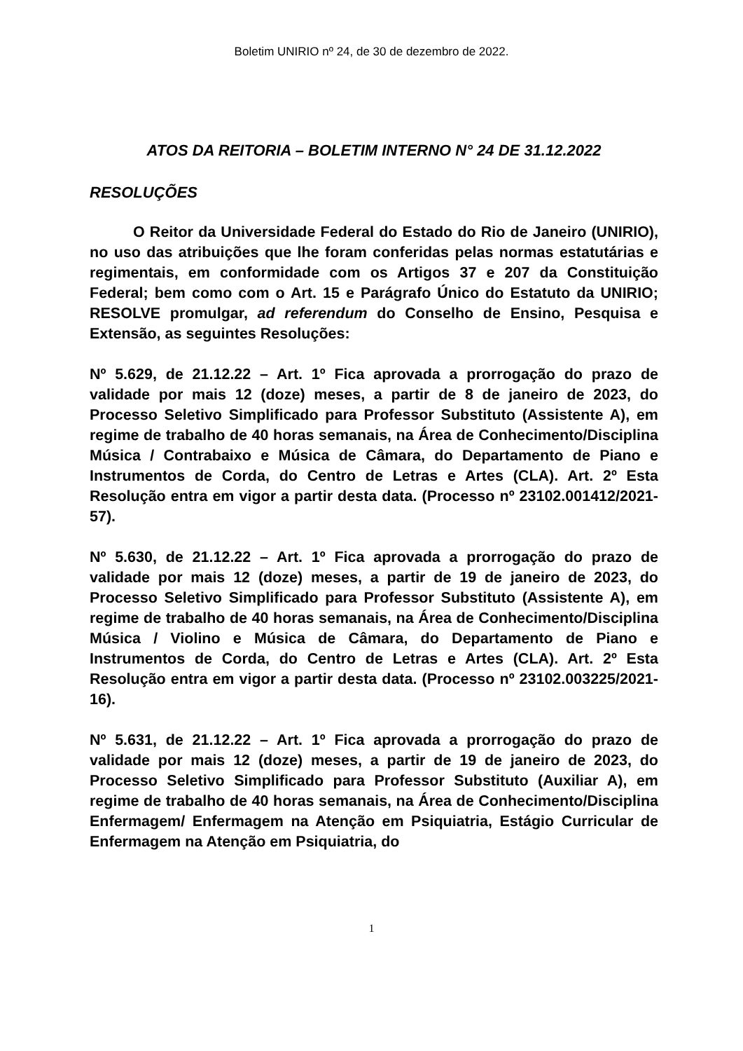Boletim UNIRIO nº 24, de 30 de dezembro de 2022.
ATOS DA REITORIA – BOLETIM INTERNO N° 24 DE 31.12.2022
RESOLUÇÕES
O Reitor da Universidade Federal do Estado do Rio de Janeiro (UNIRIO), no uso das atribuições que lhe foram conferidas pelas normas estatutárias e regimentais, em conformidade com os Artigos 37 e 207 da Constituição Federal; bem como com o Art. 15 e Parágrafo Único do Estatuto da UNIRIO; RESOLVE promulgar, ad referendum do Conselho de Ensino, Pesquisa e Extensão, as seguintes Resoluções:
Nº 5.629, de 21.12.22 – Art. 1º Fica aprovada a prorrogação do prazo de validade por mais 12 (doze) meses, a partir de 8 de janeiro de 2023, do Processo Seletivo Simplificado para Professor Substituto (Assistente A), em regime de trabalho de 40 horas semanais, na Área de Conhecimento/Disciplina Música / Contrabaixo e Música de Câmara, do Departamento de Piano e Instrumentos de Corda, do Centro de Letras e Artes (CLA). Art. 2º Esta Resolução entra em vigor a partir desta data. (Processo nº 23102.001412/2021-57).
Nº 5.630, de 21.12.22 – Art. 1º Fica aprovada a prorrogação do prazo de validade por mais 12 (doze) meses, a partir de 19 de janeiro de 2023, do Processo Seletivo Simplificado para Professor Substituto (Assistente A), em regime de trabalho de 40 horas semanais, na Área de Conhecimento/Disciplina Música / Violino e Música de Câmara, do Departamento de Piano e Instrumentos de Corda, do Centro de Letras e Artes (CLA). Art. 2º Esta Resolução entra em vigor a partir desta data. (Processo nº 23102.003225/2021-16).
Nº 5.631, de 21.12.22 – Art. 1º Fica aprovada a prorrogação do prazo de validade por mais 12 (doze) meses, a partir de 19 de janeiro de 2023, do Processo Seletivo Simplificado para Professor Substituto (Auxiliar A), em regime de trabalho de 40 horas semanais, na Área de Conhecimento/Disciplina Enfermagem/ Enfermagem na Atenção em Psiquiatria, Estágio Curricular de Enfermagem na Atenção em Psiquiatria, do
1